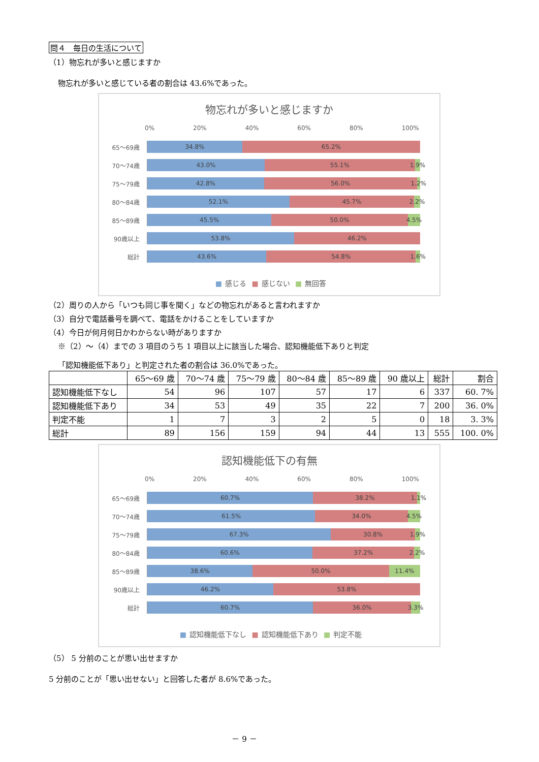問４　毎日の生活について
（1）物忘れが多いと感じますか
物忘れが多いと感じている者の割合は 43.6%であった。
物忘れが多いと感じますか
0% 20% 40% 60% 80% 100%
65～69歳
34.8% 65.2%
70～74歳
43.0% 55.1% 1.9%
75～79歳
42.8% 56.0% 1.2%
80～84歳
52.1% 45.7% 2.2%
85～89歳
45.5% 50.0% 4.5%
90歳以上
53.8% 46.2%
総計
43.6% 54.8% 1.6%
■ 感じる ■ 感じない ■ 無回答
（2）周りの人から「いつも同じ事を聞く」などの物忘れがあると言われますか
（3）自分で電話番号を調べて、電話をかけることをしていますか
（4）今日が何月何日かわからない時がありますか
※（2）～（4）までの 3 項目のうち 1 項目以上に該当した場合、認知機能低下ありと判定
「認知機能低下あり」と判定された者の割合は 36.0%であった。
| | 65～69 歳 | 70～74 歳 | 75～79 歳 | 80～84 歳 | 85～89 歳 | 90 歳以上 | 総計 | 割合 |
| --- | --- | --- | --- | --- | --- | --- | --- | --- |
| 認知機能低下なし | 54 | 96 | 107 | 57 | 17 | 6 | 337 | 60. 7% |
| 認知機能低下あり | 34 | 53 | 49 | 35 | 22 | 7 | 200 | 36. 0% |
| 判定不能 | 1 | 7 | 3 | 2 | 5 | 0 | 18 | 3. 3% |
| 総計 | 89 | 156 | 159 | 94 | 44 | 13 | 555 | 100. 0% |
認知機能低下の有無
0% 20% 40% 60% 80% 100%
65～69歳
60.7% 38.2% 1.1%
70～74歳
61.5% 34.0% 4.5%
75～79歳
67.3% 30.8% 1.9%
80～84歳
60.6% 37.2% 2.2%
85～89歳
38.6% 50.0% 11.4%
90歳以上
46.2% 53.8%
総計
60.7% 36.0% 3.3%
■ 認知機能低下なし ■ 認知機能低下あり ■ 判定不能
（5） 5 分前のことが思い出せますか
5 分前のことが「思い出せない」と回答した者が 8.6%であった。
－ 9 －